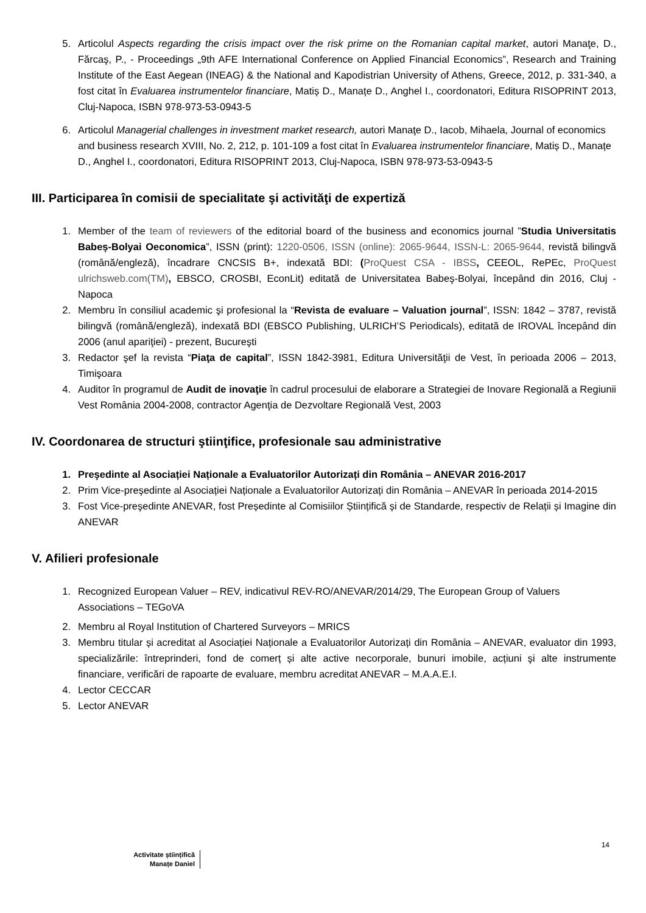5. Articolul Aspects regarding the crisis impact over the risk prime on the Romanian capital market, autori Manaţe, D., Fărcaş, P., - Proceedings „9th AFE International Conference on Applied Financial Economics”, Research and Training Institute of the East Aegean (INEAG) & the National and Kapodistrian University of Athens, Greece, 2012, p. 331-340, a fost citat în Evaluarea instrumentelor financiare, Matiș D., Manațe D., Anghel I., coordonatori, Editura RISOPRINT 2013, Cluj-Napoca, ISBN 978-973-53-0943-5
6. Articolul Managerial challenges in investment market research, autori Manaţe D., Iacob, Mihaela, Journal of economics and business research XVIII, No. 2, 212, p. 101-109 a fost citat în Evaluarea instrumentelor financiare, Matiș D., Manațe D., Anghel I., coordonatori, Editura RISOPRINT 2013, Cluj-Napoca, ISBN 978-973-53-0943-5
III. Participarea în comisii de specialitate şi activităţi de expertiză
1. Member of the team of reviewers of the editorial board of the business and economics journal ”Studia Universitatis Babeș-Bolyai Oeconomica”, ISSN (print): 1220-0506, ISSN (online): 2065-9644, ISSN-L: 2065-9644, revistă bilingvă (română/engleză), încadrare CNCSIS B+, indexată BDI: (ProQuest CSA - IBSS, CEEOL, RePEc, ProQuest ulrichsweb.com(TM), EBSCO, CROSBI, EconLit) editată de Universitatea Babeş-Bolyai, începând din 2016, Cluj - Napoca
2. Membru în consiliul academic şi profesional la “Revista de evaluare – Valuation journal”, ISSN: 1842 – 3787, revistă bilingvă (română/engleză), indexată BDI (EBSCO Publishing, ULRICH’S Periodicals), editată de IROVAL începând din 2006 (anul apariţiei) - prezent, Bucureşti
3. Redactor şef la revista “Piaţa de capital”, ISSN 1842-3981, Editura Universităţii de Vest, în perioada 2006 – 2013, Timişoara
4. Auditor în programul de Audit de inovaţie în cadrul procesului de elaborare a Strategiei de Inovare Regională a Regiunii Vest România 2004-2008, contractor Agenţia de Dezvoltare Regională Vest, 2003
IV. Coordonarea de structuri ştiinţifice, profesionale sau administrative
1. Preşedinte al Asociației Naționale a Evaluatorilor Autorizați din România – ANEVAR 2016-2017
2. Prim Vice-preşedinte al Asociației Naționale a Evaluatorilor Autorizați din România – ANEVAR în perioada 2014-2015
3. Fost Vice-preşedinte ANEVAR, fost Președinte al Comisiilor Științifică și de Standarde, respectiv de Relații și Imagine din ANEVAR
V. Afilieri profesionale
1. Recognized European Valuer – REV, indicativul REV-RO/ANEVAR/2014/29, The European Group of Valuers Associations – TEGoVA
2. Membru al Royal Institution of Chartered Surveyors – MRICS
3. Membru titular și acreditat al Asociației Naționale a Evaluatorilor Autorizați din România – ANEVAR, evaluator din 1993, specializările: întreprinderi, fond de comerț și alte active necorporale, bunuri imobile, acțiuni şi alte instrumente financiare, verificări de rapoarte de evaluare, membru acreditat ANEVAR – M.A.A.E.I.
4. Lector CECCAR
5. Lector ANEVAR
14
Activitate științifică
Manațe Daniel